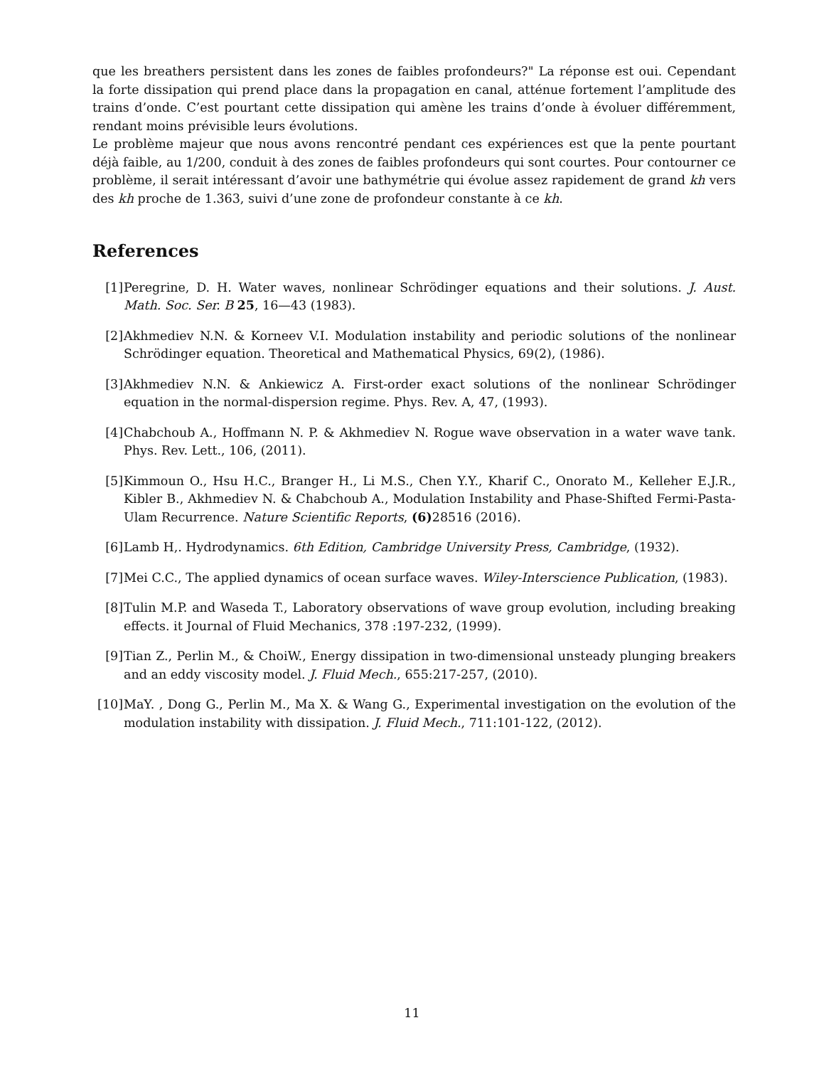que les breathers persistent dans les zones de faibles profondeurs?" La réponse est oui. Cependant la forte dissipation qui prend place dans la propagation en canal, atténue fortement l’amplitude des trains d’onde. C’est pourtant cette dissipation qui amène les trains d’onde à évoluer différemment, rendant moins prévisible leurs évolutions.
Le problème majeur que nous avons rencontré pendant ces expériences est que la pente pourtant déjà faible, au 1/200, conduit à des zones de faibles profondeurs qui sont courtes. Pour contourner ce problème, il serait intéressant d’avoir une bathymétrie qui évolue assez rapidement de grand kh vers des kh proche de 1.363, suivi d’une zone de profondeur constante à ce kh.
References
[1] Peregrine, D. H. Water waves, nonlinear Schrödinger equations and their solutions. J. Aust. Math. Soc. Ser. B 25, 16—43 (1983).
[2] Akhmediev N.N. & Korneev V.I. Modulation instability and periodic solutions of the nonlinear Schrödinger equation. Theoretical and Mathematical Physics, 69(2), (1986).
[3] Akhmediev N.N. & Ankiewicz A. First-order exact solutions of the nonlinear Schrödinger equation in the normal-dispersion regime. Phys. Rev. A, 47, (1993).
[4] Chabchoub A., Hoffmann N. P. & Akhmediev N. Rogue wave observation in a water wave tank. Phys. Rev. Lett., 106, (2011).
[5] Kimmoun O., Hsu H.C., Branger H., Li M.S., Chen Y.Y., Kharif C., Onorato M., Kelleher E.J.R., Kibler B., Akhmediev N. & Chabchoub A., Modulation Instability and Phase-Shifted Fermi-Pasta-Ulam Recurrence. Nature Scientific Reports, (6) 28516 (2016).
[6] Lamb H,. Hydrodynamics. 6th Edition, Cambridge University Press, Cambridge, (1932).
[7] Mei C.C., The applied dynamics of ocean surface waves. Wiley-Interscience Publication, (1983).
[8] Tulin M.P. and Waseda T., Laboratory observations of wave group evolution, including breaking effects. it Journal of Fluid Mechanics, 378 :197-232, (1999).
[9] Tian Z., Perlin M., & ChoiW., Energy dissipation in two-dimensional unsteady plunging breakers and an eddy viscosity model. J. Fluid Mech., 655:217-257, (2010).
[10] MaY. , Dong G., Perlin M., Ma X. & Wang G., Experimental investigation on the evolution of the modulation instability with dissipation. J. Fluid Mech., 711:101-122, (2012).
11